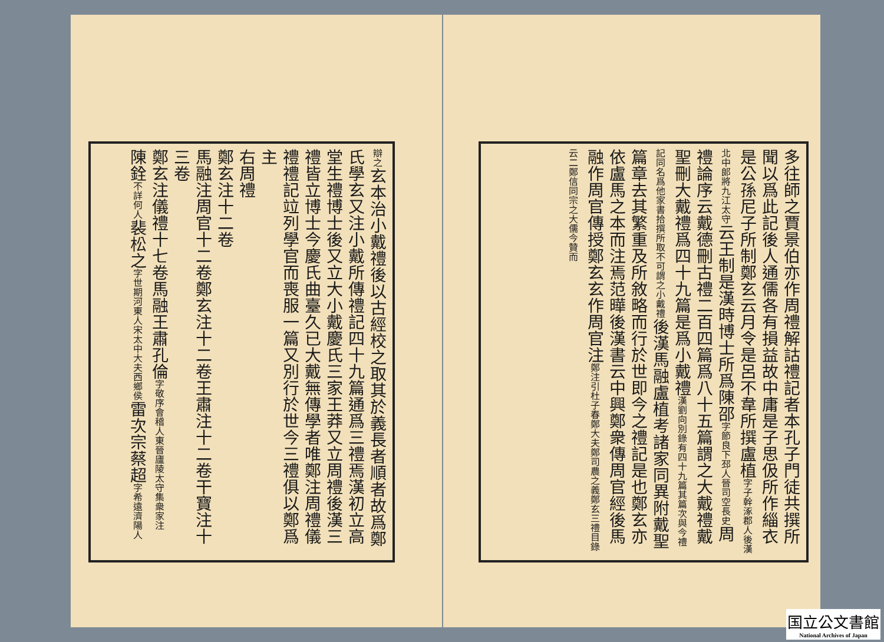多往師之賈景伯亦作周禮解詁禮記者本孔子門徒共撰所聞以爲此記後人通儒各有損益故中庸是子思伋所作緇衣是公孫尼子所制鄭玄云月令是呂不韋所撰盧植字子幹涿郡人後漢北中郎將九江太守云王制是漢時博士所爲陳邵字節良下邳人晉司空長史周禮論序云戴德刪古禮二百四篇爲八十五篇謂之大戴禮戴聖刪大戴禮爲四十九篇是爲小戴禮漢劉向別錄有四十九篇其篇次與今禮記同名爲他家書拾撰所取不可謂之小戴禮後漢馬融盧植考諸家同異附戴聖篇章去其繁重及所敘略而行於世即今之禮記是也鄭玄亦依盧馬之本而注焉范曄後漢書云中興鄭衆傳周官經後馬融作周官傳授鄭玄玄作周官注鄭注引杜子春鄭大夫鄭司農之義鄭玄三禮目錄云二鄭信同宗之大儒今贊而
辯之玄本治小戴禮後以古經校之取其於義長者順者故爲鄭氏學玄又注小戴所傳禮記四十九篇通爲三禮焉漢初立高堂生禮博士後又立大小戴慶氏三家王莽又立周禮後漢三禮皆立博士今慶氏曲臺久已大戴無傳學者唯鄭注周禮儀禮禮記竝列學官而喪服一篇又別行於世今三禮俱以鄭爲主
右周禮
鄭玄注十二卷
馬融注周官十二卷鄭玄注十二卷王肅注十二卷干寶注十三卷
鄭玄注儀禮十七卷馬融王肅孔倫字敬序會稽人東晉廬陵太守集衆家注
陳銓不詳何人裴松之字世期河東人宋太中大夫西鄉侯雷次宗蔡超字希遠濟陽人
国立公文書館
National Archives of Japan